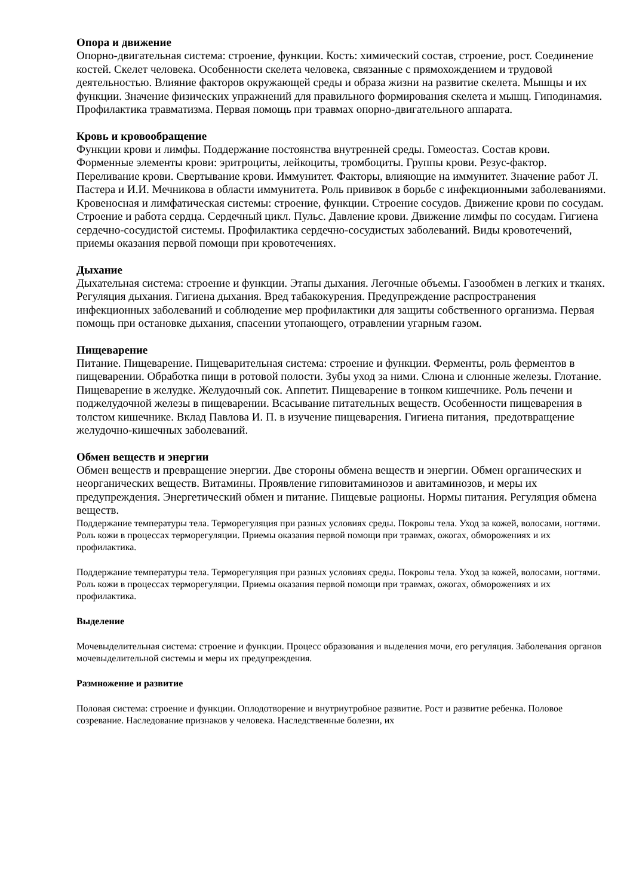Опора и движение
Опорно-двигательная система: строение, функции. Кость: химический состав, строение, рост. Соединение костей. Скелет человека. Особенности скелета человека, связанные с прямохождением и трудовой деятельностью. Влияние факторов окружающей среды и образа жизни на развитие скелета. Мышцы и их функции. Значение физических упражнений для правильного формирования скелета и мышц. Гиподинамия. Профилактика травматизма. Первая помощь при травмах опорно-двигательного аппарата.
Кровь и кровообращение
Функции крови и лимфы. Поддержание постоянства внутренней среды. Гомеостаз. Состав крови. Форменные элементы крови: эритроциты, лейкоциты, тромбоциты. Группы крови. Резус-фактор. Переливание крови. Свертывание крови. Иммунитет. Факторы, влияющие на иммунитет. Значение работ Л. Пастера и И.И. Мечникова в области иммунитета. Роль прививок в борьбе с инфекционными заболеваниями. Кровеносная и лимфатическая системы: строение, функции. Строение сосудов. Движение крови по сосудам. Строение и работа сердца. Сердечный цикл. Пульс. Давление крови. Движение лимфы по сосудам. Гигиена сердечно-сосудистой системы. Профилактика сердечно-сосудистых заболеваний. Виды кровотечений, приемы оказания первой помощи при кровотечениях.
Дыхание
Дыхательная система: строение и функции. Этапы дыхания. Легочные объемы. Газообмен в легких и тканях. Регуляция дыхания. Гигиена дыхания. Вред табакокурения. Предупреждение распространения инфекционных заболеваний и соблюдение мер профилактики для защиты собственного организма. Первая помощь при остановке дыхания, спасении утопающего, отравлении угарным газом.
Пищеварение
Питание. Пищеварение. Пищеварительная система: строение и функции. Ферменты, роль ферментов в пищеварении. Обработка пищи в ротовой полости. Зубы уход за ними. Слюна и слюнные железы. Глотание. Пищеварение в желудке. Желудочный сок. Аппетит. Пищеварение в тонком кишечнике. Роль печени и поджелудочной железы в пищеварении. Всасывание питательных веществ. Особенности пищеварения в толстом кишечнике. Вклад Павлова И. П. в изучение пищеварения. Гигиена питания, предотвращение желудочно-кишечных заболеваний.
Обмен веществ и энергии
Обмен веществ и превращение энергии. Две стороны обмена веществ и энергии. Обмен органических и неорганических веществ. Витамины. Проявление гиповитаминозов и авитаминозов, и меры их предупреждения. Энергетический обмен и питание. Пищевые рационы. Нормы питания. Регуляция обмена веществ.
Поддержание температуры тела. Терморегуляция при разных условиях среды. Покровы тела. Уход за кожей, волосами, ногтями. Роль кожи в процессах терморегуляции. Приемы оказания первой помощи при травмах, ожогах, обморожениях и их профилактика.
Поддержание температуры тела. Терморегуляция при разных условиях среды. Покровы тела. Уход за кожей, волосами, ногтями. Роль кожи в процессах терморегуляции. Приемы оказания первой помощи при травмах, ожогах, обморожениях и их профилактика.
Выделение
Мочевыделительная система: строение и функции. Процесс образования и выделения мочи, его регуляция. Заболевания органов мочевыделительной системы и меры их предупреждения.
Размножение и развитие
Половая система: строение и функции. Оплодотворение и внутриутробное развитие. Рост и развитие ребенка. Половое созревание. Наследование признаков у человека. Наследственные болезни, их